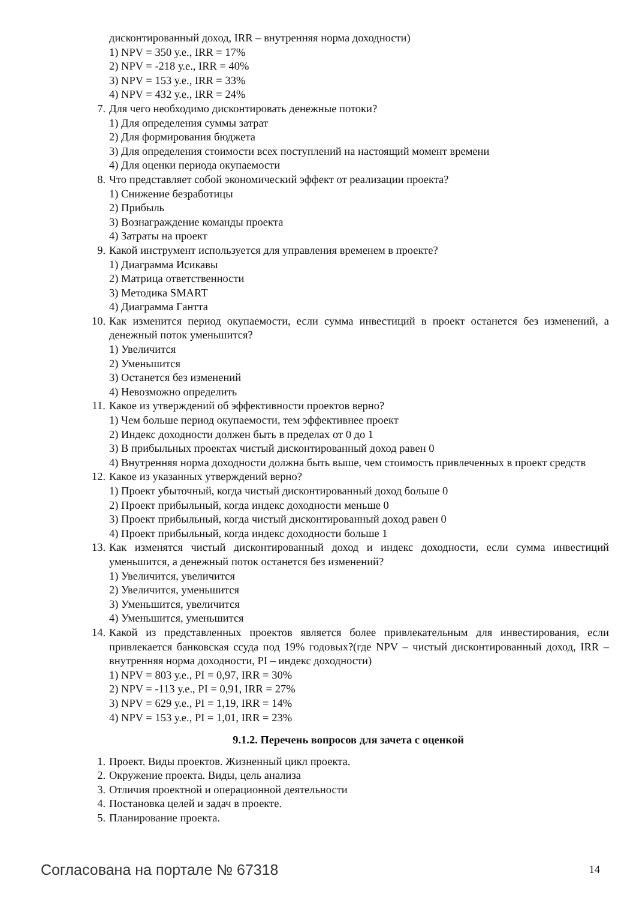дисконтированный доход, IRR – внутренняя норма доходности)
1) NPV = 350 у.е., IRR = 17%
2) NPV = -218 у.е., IRR = 40%
3) NPV = 153 у.е., IRR = 33%
4) NPV = 432 у.е., IRR = 24%
7. Для чего необходимо дисконтировать денежные потоки?
1) Для определения суммы затрат
2) Для формирования бюджета
3) Для определения стоимости всех поступлений на настоящий момент времени
4) Для оценки периода окупаемости
8. Что представляет собой экономический эффект от реализации проекта?
1) Снижение безработицы
2) Прибыль
3) Вознаграждение команды проекта
4) Затраты на проект
9. Какой инструмент используется для управления временем в проекте?
1) Диаграмма Исикавы
2) Матрица ответственности
3) Методика SMART
4) Диаграмма Гантта
10. Как изменится период окупаемости, если сумма инвестиций в проект останется без изменений, а денежный поток уменьшится?
1) Увеличится
2) Уменьшится
3) Останется без изменений
4) Невозможно определить
11. Какое из утверждений об эффективности проектов верно?
1) Чем больше период окупаемости, тем эффективнее проект
2) Индекс доходности должен быть в пределах от 0 до 1
3) В прибыльных проектах чистый дисконтированный доход равен 0
4) Внутренняя норма доходности должна быть выше, чем стоимость привлеченных в проект средств
12. Какое из указанных утверждений верно?
1) Проект убыточный, когда чистый дисконтированный доход больше 0
2) Проект прибыльный, когда индекс доходности меньше 0
3) Проект прибыльный, когда чистый дисконтированный доход равен 0
4) Проект прибыльный, когда индекс доходности больше 1
13. Как изменятся чистый дисконтированный доход и индекс доходности, если сумма инвестиций уменьшится, а денежный поток останется без изменений?
1) Увеличится, увеличится
2) Увеличится, уменьшится
3) Уменьшится, увеличится
4) Уменьшится, уменьшится
14. Какой из представленных проектов является более привлекательным для инвестирования, если привлекается банковская ссуда под 19% годовых?(где NPV – чистый дисконтированный доход, IRR – внутренняя норма доходности, PI – индекс доходности)
1) NPV = 803 у.е., PI = 0,97, IRR = 30%
2) NPV = -113 у.е., PI = 0,91, IRR = 27%
3) NPV = 629 у.е., PI = 1,19, IRR = 14%
4) NPV = 153 у.е., PI = 1,01, IRR = 23%
9.1.2. Перечень вопросов для зачета с оценкой
1. Проект. Виды проектов. Жизненный цикл проекта.
2. Окружение проекта. Виды, цель анализа
3. Отличия проектной и операционной деятельности
4. Постановка целей и задач в проекте.
5. Планирование проекта.
Согласована на портале № 67318 14